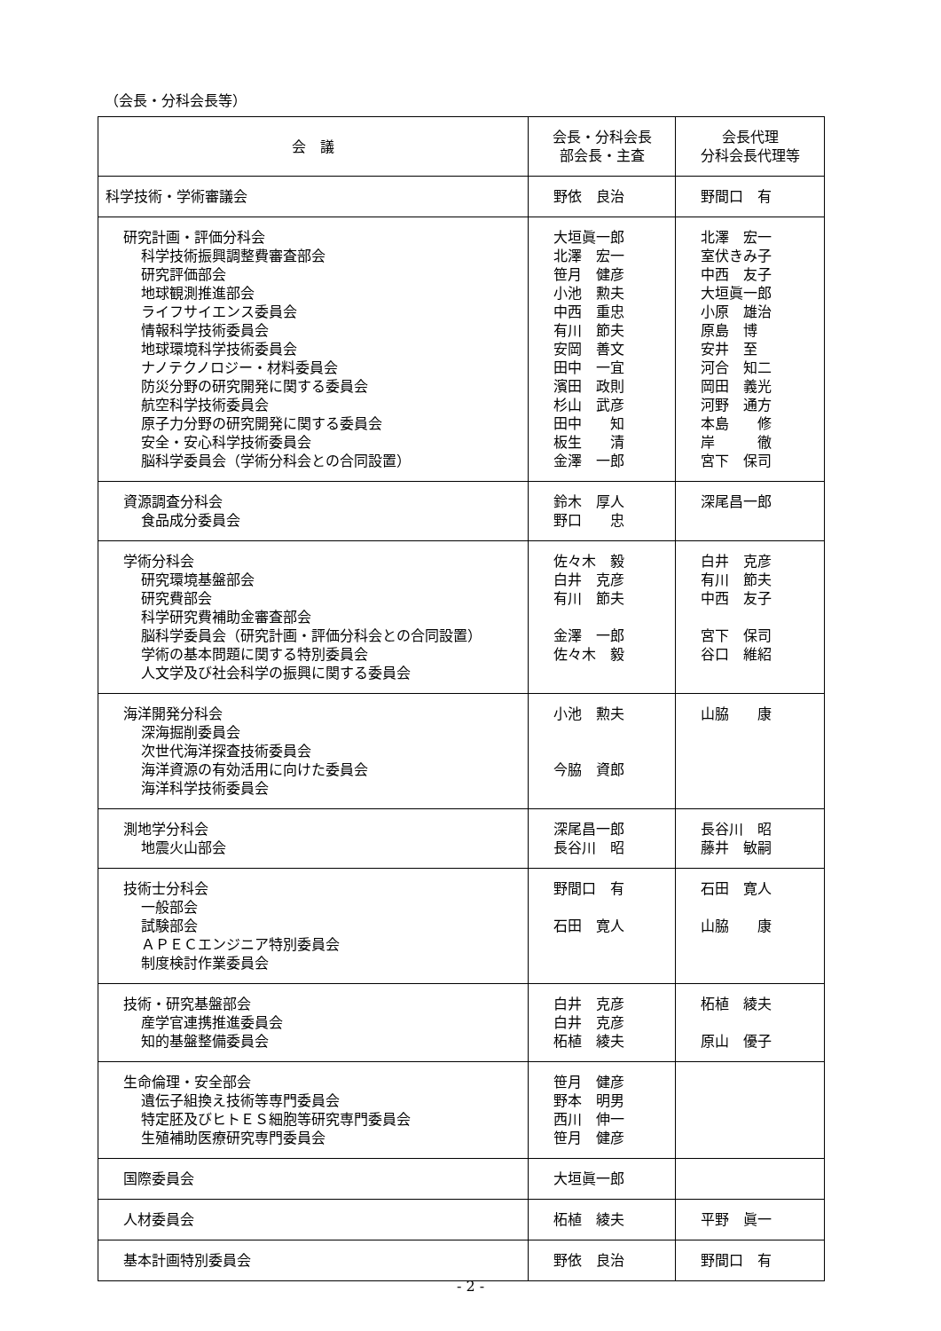（会長・分科会長等）
| 会 議 | 会長・分科会長 部会長・主査 | 会長代理 分科会長代理等 |
| --- | --- | --- |
| 科学技術・学術審議会 | 野依 良治 | 野間口 有 |
| 研究計画・評価分科会 科学技術振興調整費審査部会 研究評価部会 地球観測推進部会 ライフサイエンス委員会 情報科学技術委員会 地球環境科学技術委員会 ナノテクノロジー・材料委員会 防災分野の研究開発に関する委員会 航空科学技術委員会 原子力分野の研究開発に関する委員会 安全・安心科学技術委員会 脳科学委員会（学術分科会との合同設置） | 大垣眞一郎 北澤 宏一 笹月 健彦 小池 勲夫 中西 重忠 有川 節夫 安岡 善文 田中 一宜 濱田 政則 杉山 武彦 田中 知 板生 清 金澤 一郎 | 北澤 宏一 室伏きみ子 中西 友子 大垣眞一郎 小原 雄治 原島 博 安井 至 河合 知二 岡田 義光 河野 通方 本島 修 岸 徹 宮下 保司 |
| 資源調査分科会 食品成分委員会 | 鈴木 厚人 野口 忠 | 深尾昌一郎 |
| 学術分科会 研究環境基盤部会 研究費部会 科学研究費補助金審査部会 脳科学委員会（研究計画・評価分科会との合同設置） 学術の基本問題に関する特別委員会 人文学及び社会科学の振興に関する委員会 | 佐々木 毅 白井 克彦 有川 節夫 金澤 一郎 佐々木 毅 | 白井 克彦 有川 節夫 中西 友子 宮下 保司 谷口 維紹 |
| 海洋開発分科会 深海掘削委員会 次世代海洋探査技術委員会 海洋資源の有効活用に向けた委員会 海洋科学技術委員会 | 小池 勲夫 今脇 資郎 | 山脇 康 |
| 測地学分科会 地震火山部会 | 深尾昌一郎 長谷川 昭 | 長谷川 昭 藤井 敏嗣 |
| 技術士分科会 一般部会 試験部会 ＡＰＥＣエンジニア特別委員会 制度検討作業委員会 | 野間口 有 石田 寛人 | 石田 寛人 山脇 康 |
| 技術・研究基盤部会 産学官連携推進委員会 知的基盤整備委員会 | 白井 克彦 白井 克彦 柘植 綾夫 | 柘植 綾夫 原山 優子 |
| 生命倫理・安全部会 遺伝子組換え技術等専門委員会 特定胚及びヒトＥＳ細胞等研究専門委員会 生殖補助医療研究専門委員会 | 笹月 健彦 野本 明男 西川 伸一 笹月 健彦 | |
| 国際委員会 | 大垣眞一郎 | |
| 人材委員会 | 柘植 綾夫 | 平野 眞一 |
| 基本計画特別委員会 | 野依 良治 | 野間口 有 |
- 2 -